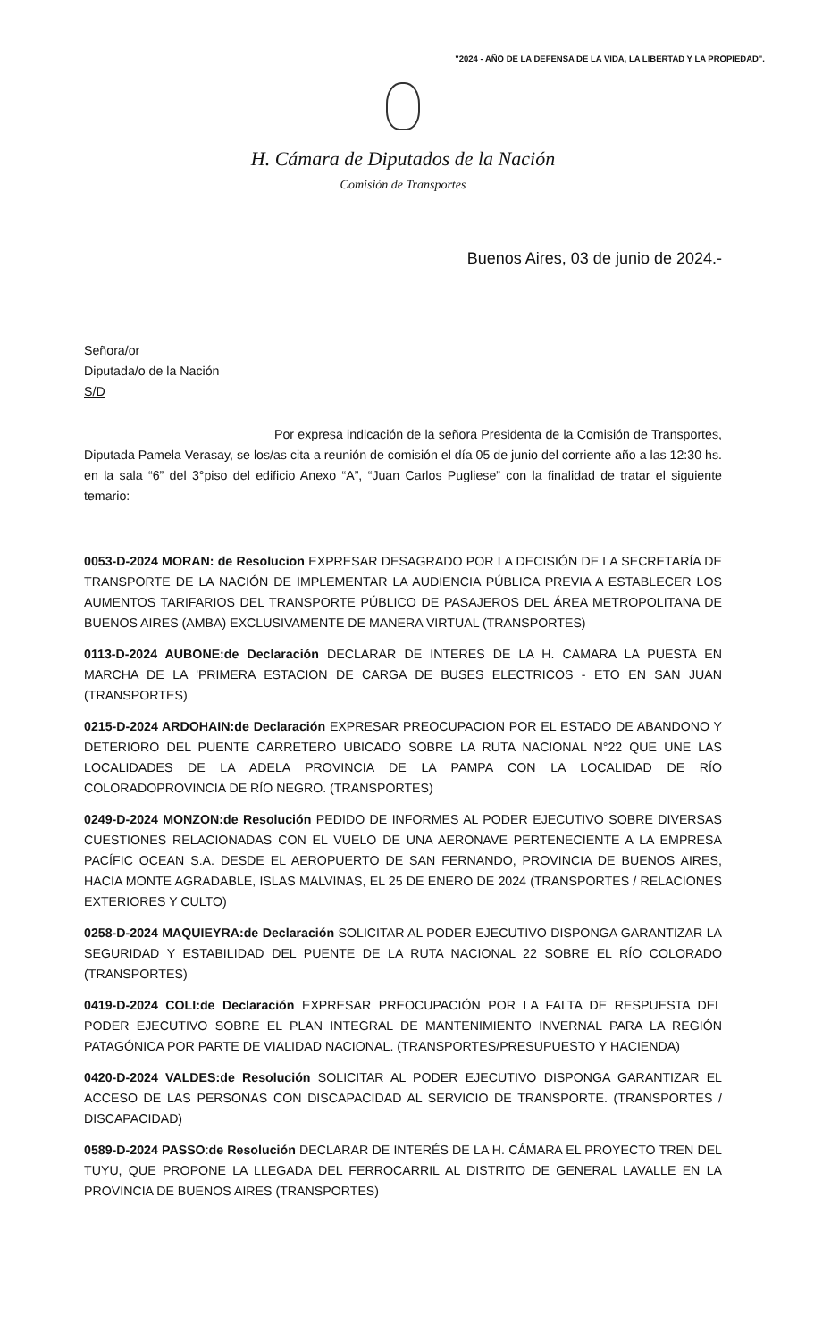"2024 - AÑO DE LA DEFENSA DE LA VIDA, LA LIBERTAD Y LA PROPIEDAD".
H. Cámara de Diputados de la Nación
Comisión de Transportes
Buenos Aires, 03 de junio de 2024.-
Señora/or
Diputada/o de la Nación
S/D
Por expresa indicación de la señora Presidenta de la Comisión de Transportes, Diputada Pamela Verasay, se los/as cita a reunión de comisión el día 05 de junio del corriente año a las 12:30 hs. en la sala “6” del 3°piso del edificio Anexo “A”, “Juan Carlos Pugliese” con la finalidad de tratar el siguiente temario:
0053-D-2024 MORAN: de Resolucion EXPRESAR DESAGRADO POR LA DECISIÓN DE LA SECRETARÍA DE TRANSPORTE DE LA NACIÓN DE IMPLEMENTAR LA AUDIENCIA PÚBLICA PREVIA A ESTABLECER LOS AUMENTOS TARIFARIOS DEL TRANSPORTE PÚBLICO DE PASAJEROS DEL ÁREA METROPOLITANA DE BUENOS AIRES (AMBA) EXCLUSIVAMENTE DE MANERA VIRTUAL (TRANSPORTES)
0113-D-2024 AUBONE:de Declaración DECLARAR DE INTERES DE LA H. CAMARA LA PUESTA EN MARCHA DE LA 'PRIMERA ESTACION DE CARGA DE BUSES ELECTRICOS - ETO EN SAN JUAN (TRANSPORTES)
0215-D-2024 ARDOHAIN:de Declaración EXPRESAR PREOCUPACION POR EL ESTADO DE ABANDONO Y DETERIORO DEL PUENTE CARRETERO UBICADO SOBRE LA RUTA NACIONAL N°22 QUE UNE LAS LOCALIDADES DE LA ADELA PROVINCIA DE LA PAMPA CON LA LOCALIDAD DE RÍO COLORADOPROVINCIA DE RÍO NEGRO. (TRANSPORTES)
0249-D-2024 MONZON:de Resolución PEDIDO DE INFORMES AL PODER EJECUTIVO SOBRE DIVERSAS CUESTIONES RELACIONADAS CON EL VUELO DE UNA AERONAVE PERTENECIENTE A LA EMPRESA PACÍFIC OCEAN S.A. DESDE EL AEROPUERTO DE SAN FERNANDO, PROVINCIA DE BUENOS AIRES, HACIA MONTE AGRADABLE, ISLAS MALVINAS, EL 25 DE ENERO DE 2024 (TRANSPORTES / RELACIONES EXTERIORES Y CULTO)
0258-D-2024 MAQUIEYRA:de Declaración SOLICITAR AL PODER EJECUTIVO DISPONGA GARANTIZAR LA SEGURIDAD Y ESTABILIDAD DEL PUENTE DE LA RUTA NACIONAL 22 SOBRE EL RÍO COLORADO (TRANSPORTES)
0419-D-2024 COLI:de Declaración EXPRESAR PREOCUPACIÓN POR LA FALTA DE RESPUESTA DEL PODER EJECUTIVO SOBRE EL PLAN INTEGRAL DE MANTENIMIENTO INVERNAL PARA LA REGIÓN PATAGÓNICA POR PARTE DE VIALIDAD NACIONAL. (TRANSPORTES/PRESUPUESTO Y HACIENDA)
0420-D-2024 VALDES:de Resolución SOLICITAR AL PODER EJECUTIVO DISPONGA GARANTIZAR EL ACCESO DE LAS PERSONAS CON DISCAPACIDAD AL SERVICIO DE TRANSPORTE. (TRANSPORTES / DISCAPACIDAD)
0589-D-2024 PASSO:de Resolución DECLARAR DE INTERÉS DE LA H. CÁMARA EL PROYECTO TREN DEL TUYU, QUE PROPONE LA LLEGADA DEL FERROCARRIL AL DISTRITO DE GENERAL LAVALLE EN LA PROVINCIA DE BUENOS AIRES (TRANSPORTES)